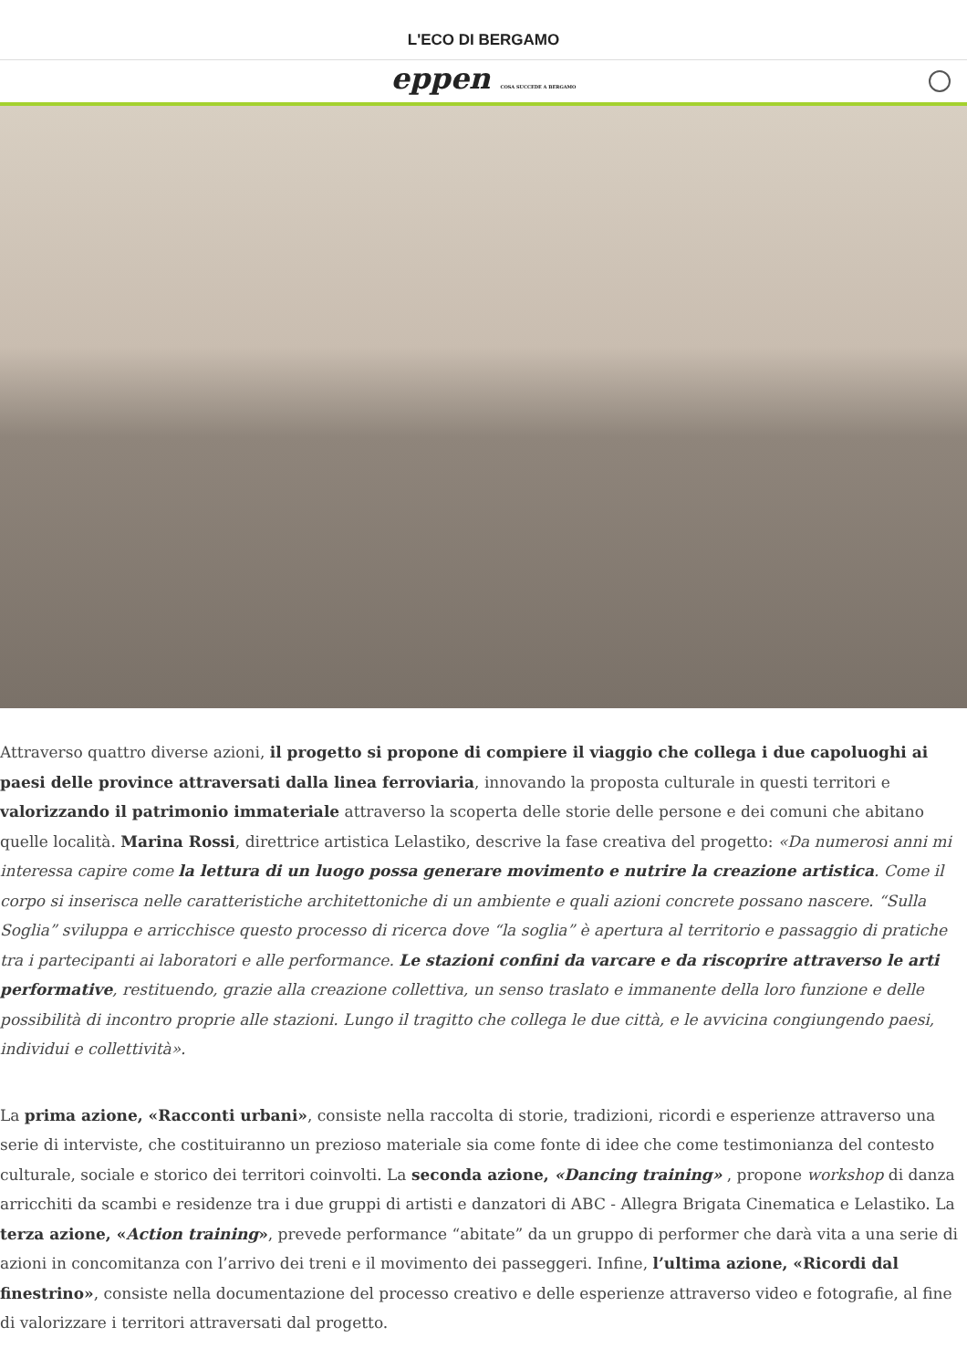L'ECO DI BERGAMO
eppen COSA SUCCEDE A BERGAMO
Attraverso quattro diverse azioni, il progetto si propone di compiere il viaggio che collega i due capoluoghi ai paesi delle province attraversati dalla linea ferroviaria, innovando la proposta culturale in questi territori e valorizzando il patrimonio immateriale attraverso la scoperta delle storie delle persone e dei comuni che abitano quelle località. Marina Rossi, direttrice artistica Lelastiko, descrive la fase creativa del progetto: «Da numerosi anni mi interessa capire come la lettura di un luogo possa generare movimento e nutrire la creazione artistica. Come il corpo si inserisca nelle caratteristiche architettoniche di un ambiente e quali azioni concrete possano nascere. “Sulla Soglia” sviluppa e arricchisce questo processo di ricerca dove “la soglia” è apertura al territorio e passaggio di pratiche tra i partecipanti ai laboratori e alle performance. Le stazioni confini da varcare e da riscoprire attraverso le arti performative, restituendo, grazie alla creazione collettiva, un senso traslato e immanente della loro funzione e delle possibilità di incontro proprie alle stazioni. Lungo il tragitto che collega le due città, e le avvicina congiungendo paesi, individui e collettività».
La prima azione, «Racconti urbani», consiste nella raccolta di storie, tradizioni, ricordi e esperienze attraverso una serie di interviste, che costituiranno un prezioso materiale sia come fonte di idee che come testimonianza del contesto culturale, sociale e storico dei territori coinvolti. La seconda azione, «Dancing training» , propone workshop di danza arricchiti da scambi e residenze tra i due gruppi di artisti e danzatori di ABC - Allegra Brigata Cinematica e Lelastiko. La terza azione, «Action training», prevede performance “abitate” da un gruppo di performer che darà vita a una serie di azioni in concomitanza con l’arrivo dei treni e il movimento dei passeggeri. Infine, l’ultima azione, «Ricordi dal finestrino», consiste nella documentazione del processo creativo e delle esperienze attraverso video e fotografie, al fine di valorizzare i territori attraversati dal progetto.